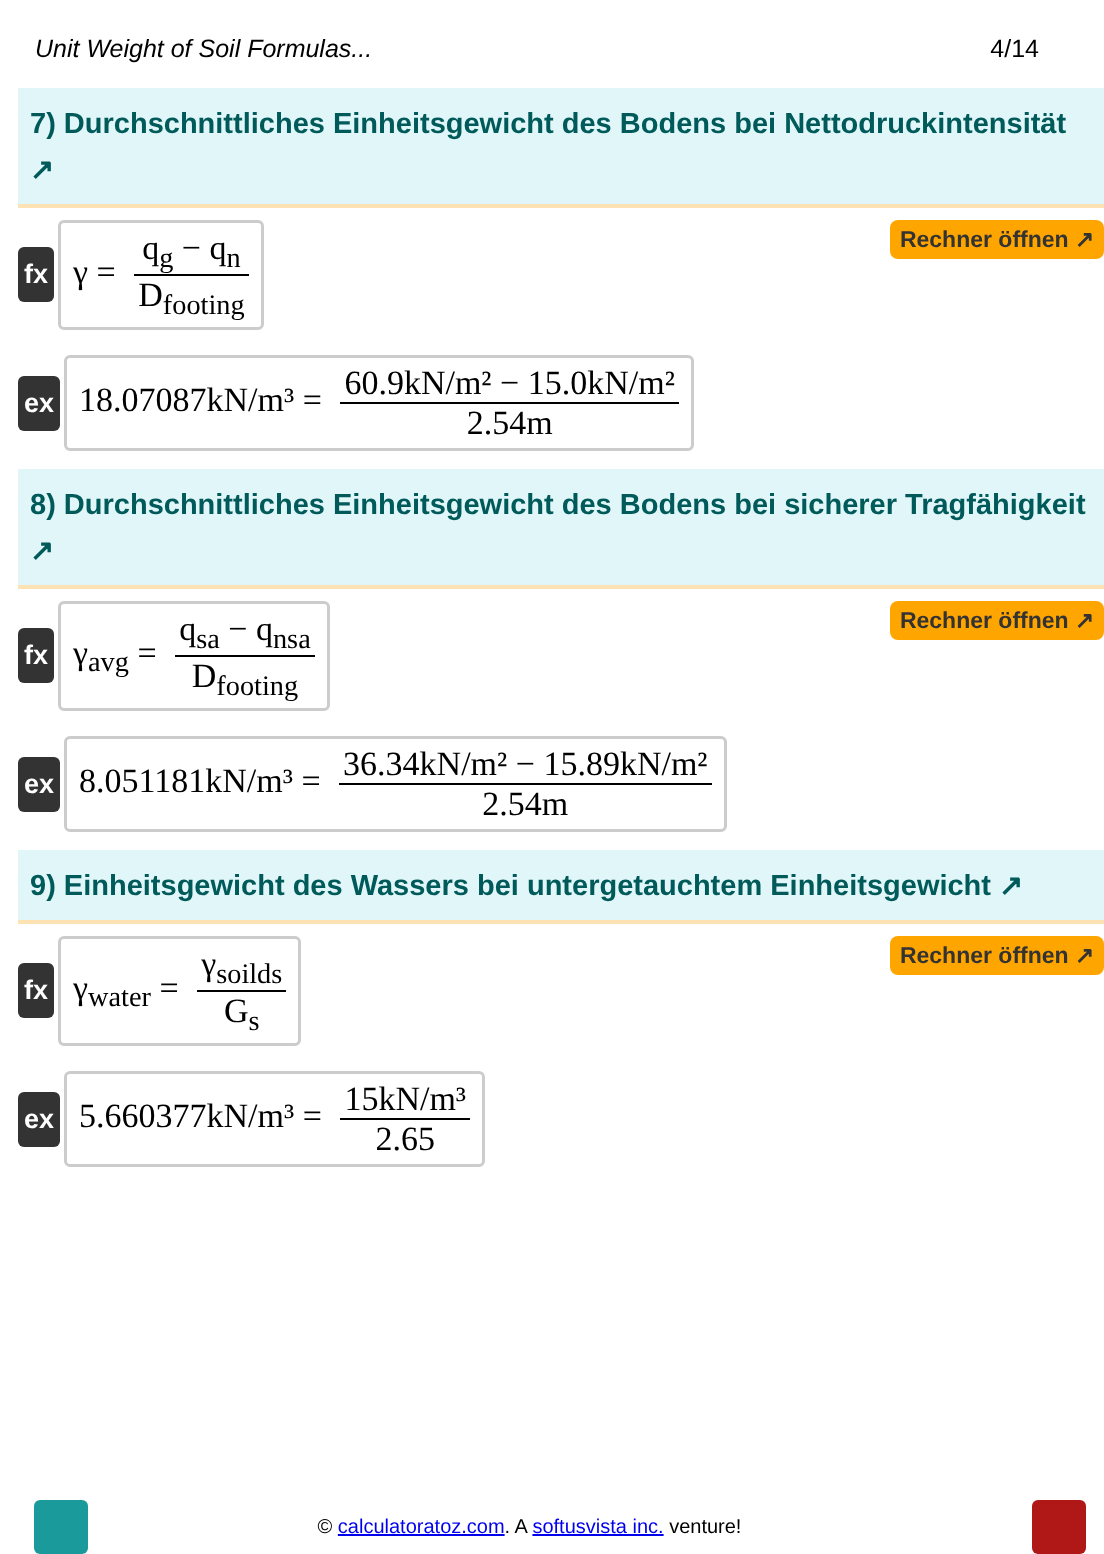Unit Weight of Soil Formulas... 4/14
7) Durchschnittliches Einheitsgewicht des Bodens bei Nettodruckintensität ↗
fx γ = q<sub>g</sub> − q<sub>n</sub> D<sub>footing</sub>
Rechner öffnen ↗
ex 18.07087kN/m³ = 60.9kN/m² − 15.0kN/m² 2.54m
8) Durchschnittliches Einheitsgewicht des Bodens bei sicherer Tragfähigkeit ↗
fx γ<sub>avg</sub> = q<sub>sa</sub> − q<sub>nsa</sub> D<sub>footing</sub>
Rechner öffnen ↗
ex 8.051181kN/m³ = 36.34kN/m² − 15.89kN/m² 2.54m
9) Einheitsgewicht des Wassers bei untergetauchtem Einheitsgewicht ↗
fx γ<sub>water</sub> = γ<sub>soilds</sub> G<sub>s</sub>
Rechner öffnen ↗
ex 5.660377kN/m³ = 15kN/m³ 2.65
© calculatoratoz.com. A softusvista inc. venture!